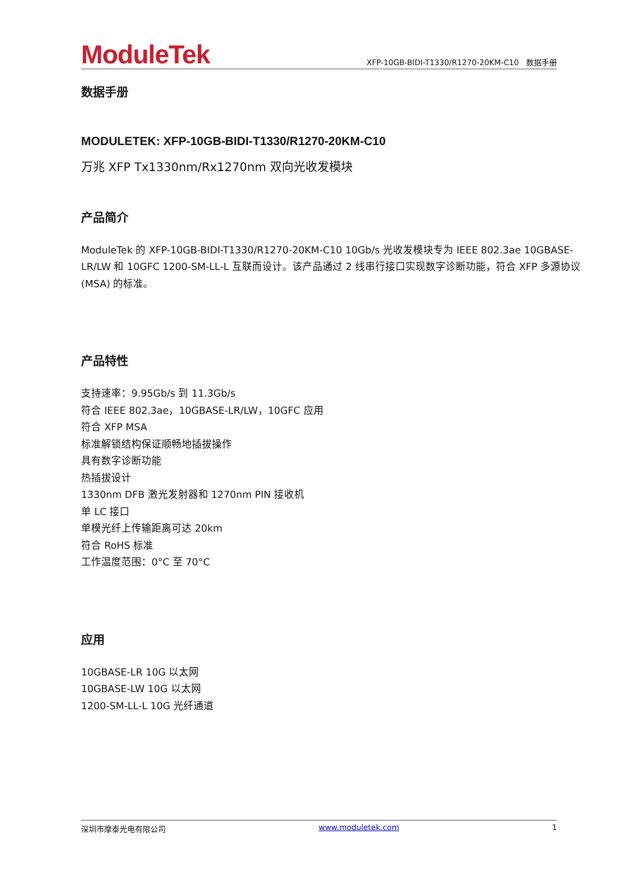ModuleTek
XFP-10GB-BIDI-T1330/R1270-20KM-C10 数据手册
数据手册
MODULETEK: XFP-10GB-BIDI-T1330/R1270-20KM-C10
万兆 XFP Tx1330nm/Rx1270nm 双向光收发模块
产品简介
ModuleTek 的 XFP-10GB-BIDI-T1330/R1270-20KM-C10 10Gb/s 光收发模块专为 IEEE 802.3ae 10GBASE-LR/LW 和 10GFC 1200-SM-LL-L 互联而设计。该产品通过 2 线串行接口实现数字诊断功能，符合 XFP 多源协议 (MSA) 的标准。
产品特性
支持速率：9.95Gb/s 到 11.3Gb/s
符合 IEEE 802.3ae，10GBASE-LR/LW，10GFC 应用
符合 XFP MSA
标准解锁结构保证顺畅地插拔操作
具有数字诊断功能
热插拔设计
1330nm DFB 激光发射器和 1270nm PIN 接收机
单 LC 接口
单模光纤上传输距离可达 20km
符合 RoHS 标准
工作温度范围：0°C 至 70°C
应用
10GBASE-LR 10G 以太网
10GBASE-LW 10G 以太网
1200-SM-LL-L 10G 光纤通道
深圳市摩泰光电有限公司 www.moduletek.com 1